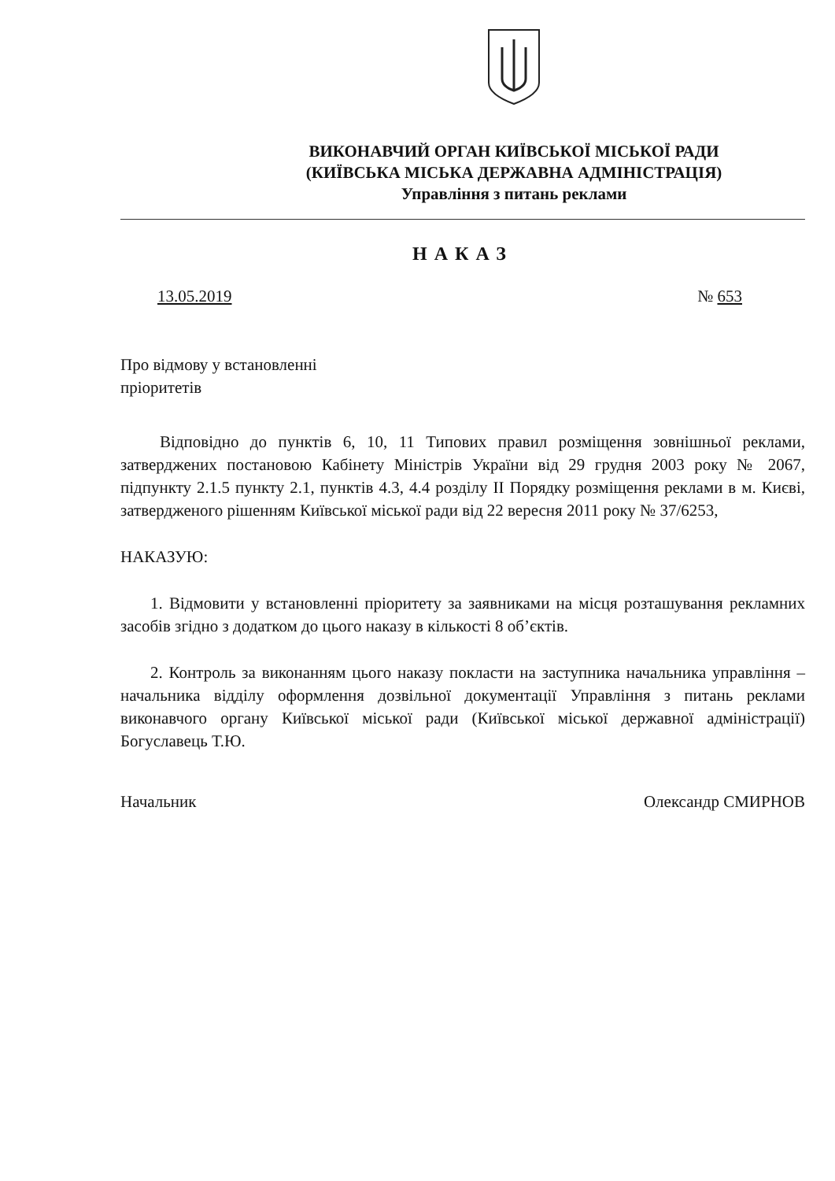ВИКОНАВЧИЙ ОРГАН КИЇВСЬКОЇ МІСЬКОЇ РАДИ
(КИЇВСЬКА МІСЬКА ДЕРЖАВНА АДМІНІСТРАЦІЯ)
Управління з питань реклами
НАКАЗ
13.05.2019 № 653
Про відмову у встановленні
пріоритетів
Відповідно до пунктів 6, 10, 11 Типових правил розміщення зовнішньої реклами, затверджених постановою Кабінету Міністрів України від 29 грудня 2003 року № 2067, підпункту 2.1.5 пункту 2.1, пунктів 4.3, 4.4 розділу II Порядку розміщення реклами в м. Києві, затвердженого рішенням Київської міської ради від 22 вересня 2011 року № 37/6253,
НАКАЗУЮ:
1. Відмовити у встановленні пріоритету за заявниками на місця розташування рекламних засобів згідно з додатком до цього наказу в кількості 8 об’єктів.
2. Контроль за виконанням цього наказу покласти на заступника начальника управління – начальника відділу оформлення дозвільної документації Управління з питань реклами виконавчого органу Київської міської ради (Київської міської державної адміністрації) Богуславець Т.Ю.
Начальник Олександр СМИРНОВ